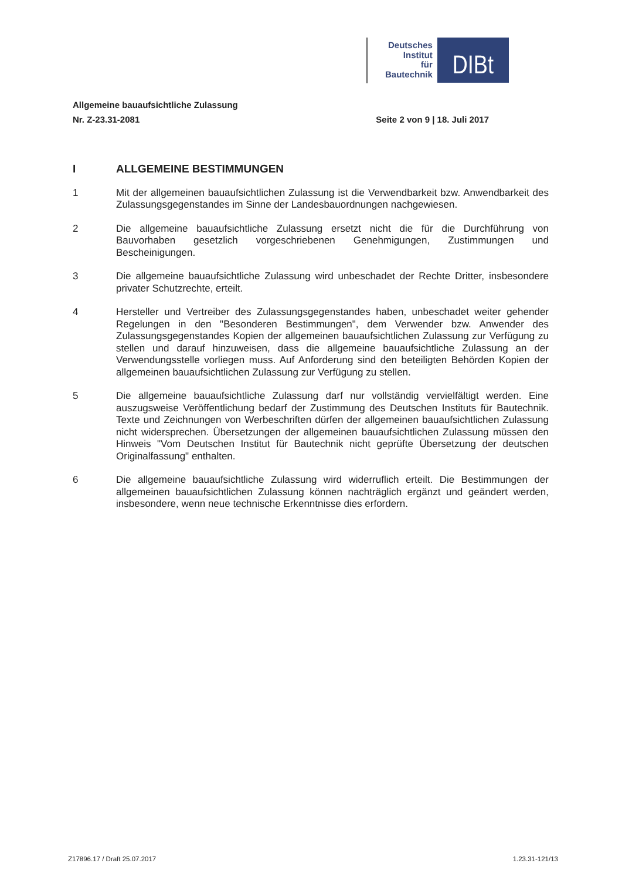Deutsches
Institut
für
Bautechnik
DIBt
Allgemeine bauaufsichtliche Zulassung
Nr. Z-23.31-2081 Seite 2 von 9 | 18. Juli 2017
I ALLGEMEINE BESTIMMUNGEN
1 Mit der allgemeinen bauaufsichtlichen Zulassung ist die Verwendbarkeit bzw. Anwendbarkeit des Zulassungsgegenstandes im Sinne der Landesbauordnungen nachgewiesen.
2 Die allgemeine bauaufsichtliche Zulassung ersetzt nicht die für die Durchführung von Bauvorhaben gesetzlich vorgeschriebenen Genehmigungen, Zustimmungen und Bescheinigungen.
3 Die allgemeine bauaufsichtliche Zulassung wird unbeschadet der Rechte Dritter, insbesondere privater Schutzrechte, erteilt.
4 Hersteller und Vertreiber des Zulassungsgegenstandes haben, unbeschadet weiter gehender Regelungen in den "Besonderen Bestimmungen", dem Verwender bzw. Anwender des Zulassungsgegenstandes Kopien der allgemeinen bauaufsichtlichen Zulassung zur Verfügung zu stellen und darauf hinzuweisen, dass die allgemeine bauaufsichtliche Zulassung an der Verwendungsstelle vorliegen muss. Auf Anforderung sind den beteiligten Behörden Kopien der allgemeinen bauaufsichtlichen Zulassung zur Verfügung zu stellen.
5 Die allgemeine bauaufsichtliche Zulassung darf nur vollständig vervielfältigt werden. Eine auszugsweise Veröffentlichung bedarf der Zustimmung des Deutschen Instituts für Bautechnik. Texte und Zeichnungen von Werbeschriften dürfen der allgemeinen bauaufsichtlichen Zulassung nicht widersprechen. Übersetzungen der allgemeinen bauaufsichtlichen Zulassung müssen den Hinweis "Vom Deutschen Institut für Bautechnik nicht geprüfte Übersetzung der deutschen Originalfassung" enthalten.
6 Die allgemeine bauaufsichtliche Zulassung wird widerruflich erteilt. Die Bestimmungen der allgemeinen bauaufsichtlichen Zulassung können nachträglich ergänzt und geändert werden, insbesondere, wenn neue technische Erkenntnisse dies erfordern.
Z17896.17 / Draft 25.07.2017 1.23.31-121/13